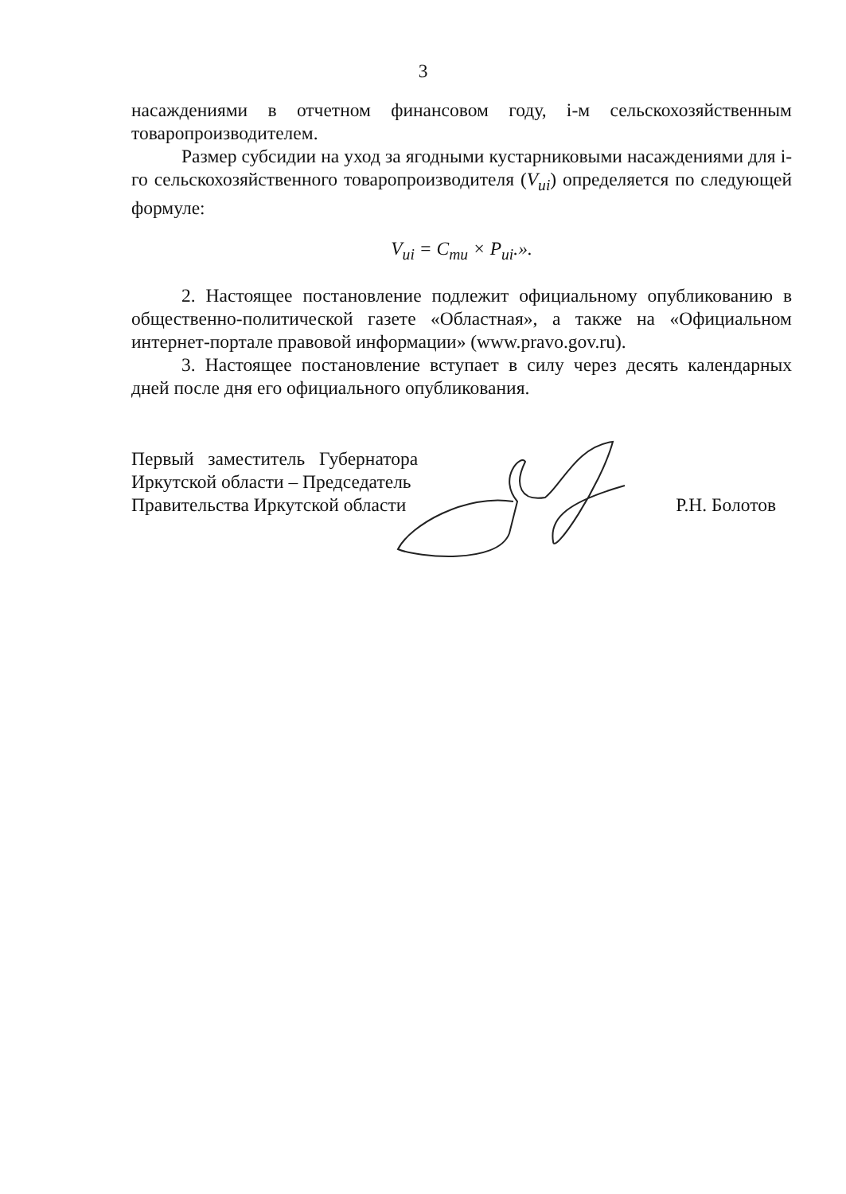3
насаждениями в отчетном финансовом году, i-м сельскохозяйственным товаропроизводителем.
Размер субсидии на уход за ягодными кустарниковыми насаждениями для i-го сельскохозяйственного товаропроизводителя (V<sub>ui</sub>) определяется по следующей формуле:
V<sub>ui</sub> = C<sub>mu</sub> × P<sub>ui</sub>.».
2. Настоящее постановление подлежит официальному опубликованию в общественно-политической газете «Областная», а также на «Официальном интернет-портале правовой информации» (www.pravo.gov.ru).
3. Настоящее постановление вступает в силу через десять календарных дней после дня его официального опубликования.
Первый заместитель Губернатора
Иркутской области – Председатель
Правительства Иркутской области
Р.Н. Болотов